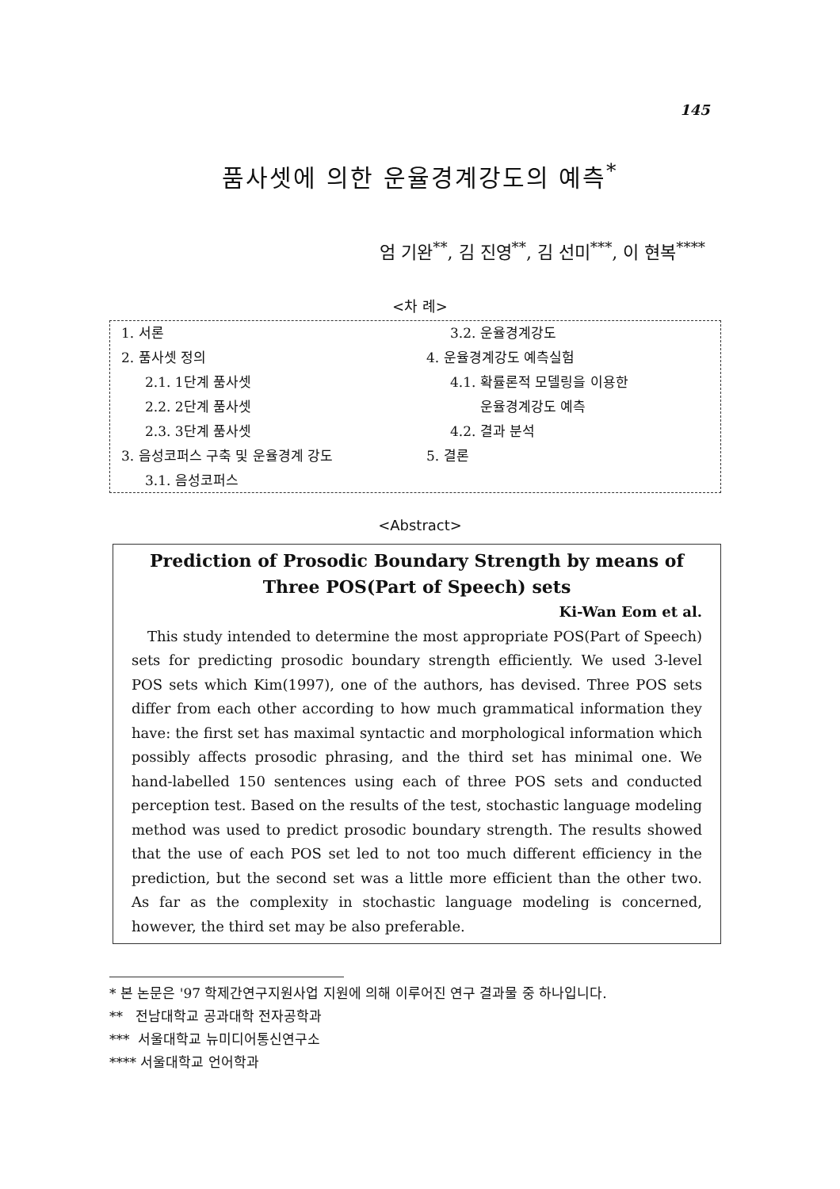145
품사셋에 의한 운율경계강도의 예측<sup>*</sup>
엄 기완<sup>**</sup>, 김 진영<sup>**</sup>, 김 선미<sup>***</sup>, 이 현복<sup>****</sup>
<차 례>
1. 서론
2. 품사셋 정의
2.1. 1단계 품사셋
2.2. 2단계 품사셋
2.3. 3단계 품사셋
3. 음성코퍼스 구축 및 운율경계 강도
3.1. 음성코퍼스
3.2. 운율경계강도
4. 운율경계강도 예측실험
4.1. 확률론적 모델링을 이용한
운율경계강도 예측
4.2. 결과 분석
5. 결론
<Abstract>
Prediction of Prosodic Boundary Strength by means of Three POS(Part of Speech) sets
Ki-Wan Eom et al.
This study intended to determine the most appropriate POS(Part of Speech) sets for predicting prosodic boundary strength efficiently. We used 3-level POS sets which Kim(1997), one of the authors, has devised. Three POS sets differ from each other according to how much grammatical information they have: the first set has maximal syntactic and morphological information which possibly affects prosodic phrasing, and the third set has minimal one. We hand-labelled 150 sentences using each of three POS sets and conducted perception test. Based on the results of the test, stochastic language modeling method was used to predict prosodic boundary strength. The results showed that the use of each POS set led to not too much different efficiency in the prediction, but the second set was a little more efficient than the other two. As far as the complexity in stochastic language modeling is concerned, however, the third set may be also preferable.
* 본 논문은 '97 학제간연구지원사업 지원에 의해 이루어진 연구 결과물 중 하나입니다.
** 전남대학교 공과대학 전자공학과
*** 서울대학교 뉴미디어통신연구소
**** 서울대학교 언어학과